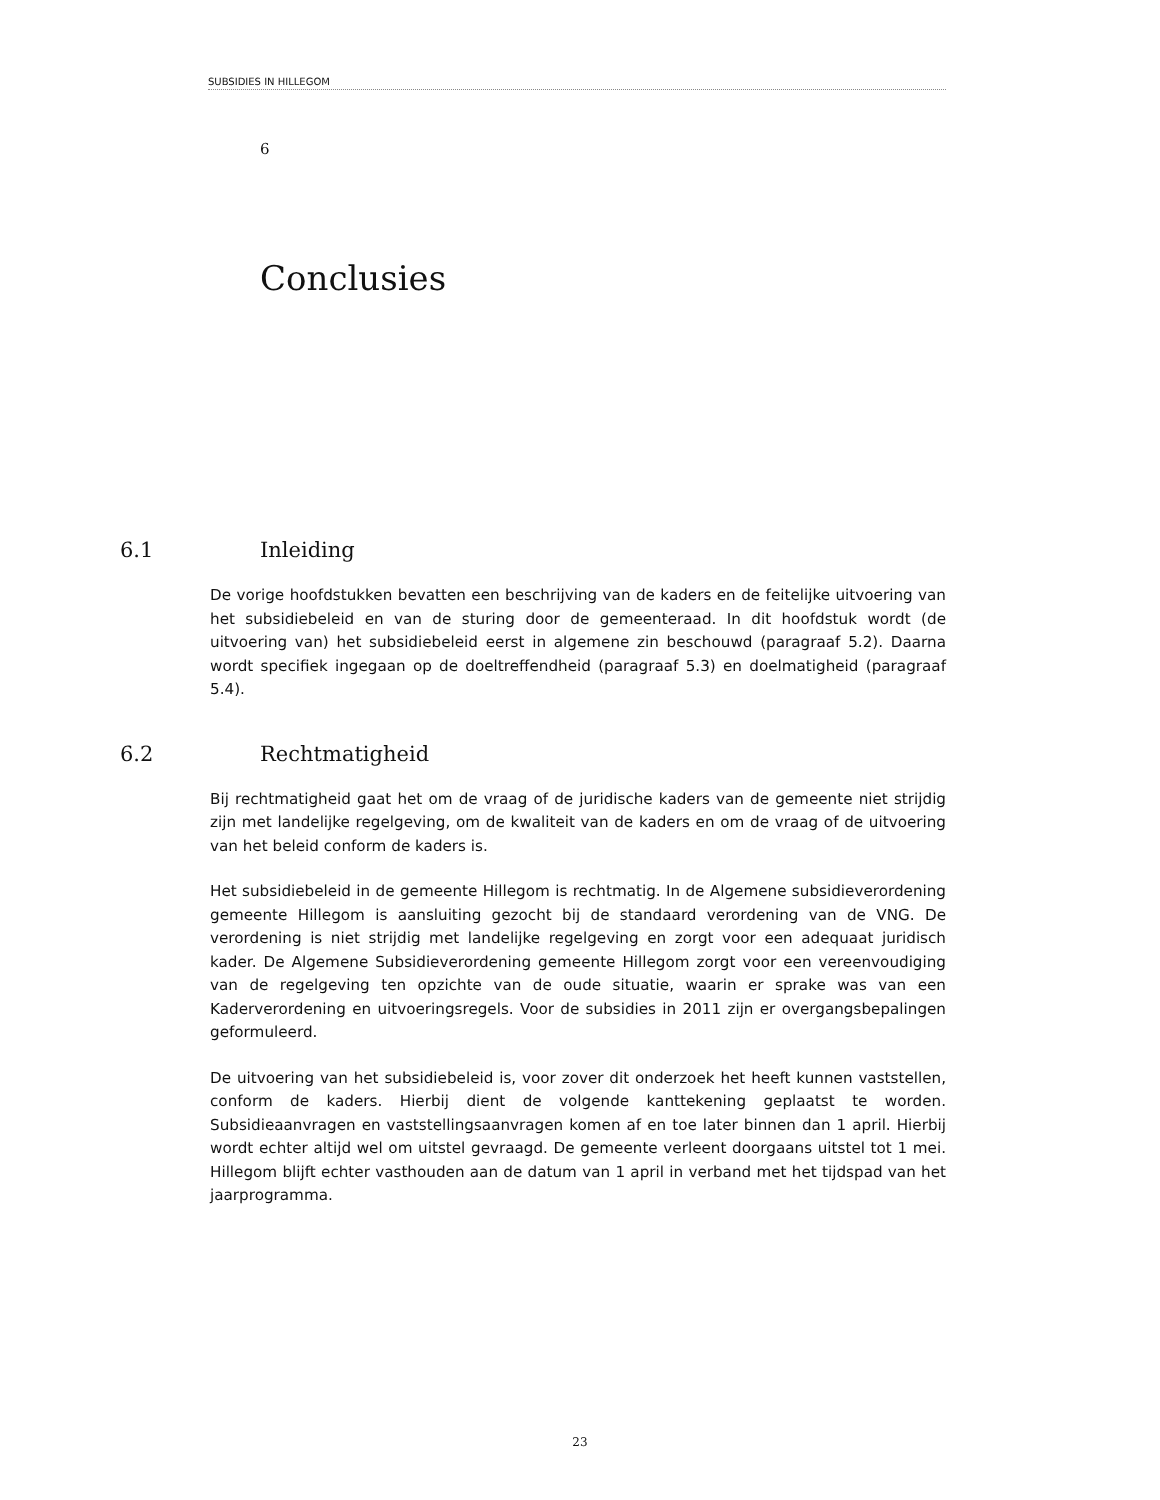SUBSIDIES IN HILLEGOM
6
Conclusies
6.1 Inleiding
De vorige hoofdstukken bevatten een beschrijving van de kaders en de feitelijke uitvoering van het subsidiebeleid en van de sturing door de gemeenteraad. In dit hoofdstuk wordt (de uitvoering van) het subsidiebeleid eerst in algemene zin beschouwd (paragraaf 5.2). Daarna wordt specifiek ingegaan op de doeltreffendheid (paragraaf 5.3) en doelmatigheid (paragraaf 5.4).
6.2 Rechtmatigheid
Bij rechtmatigheid gaat het om de vraag of de juridische kaders van de gemeente niet strijdig zijn met landelijke regelgeving, om de kwaliteit van de kaders en om de vraag of de uitvoering van het beleid conform de kaders is.
Het subsidiebeleid in de gemeente Hillegom is rechtmatig. In de Algemene subsidieverordening gemeente Hillegom is aansluiting gezocht bij de standaard verordening van de VNG. De verordening is niet strijdig met landelijke regelgeving en zorgt voor een adequaat juridisch kader. De Algemene Subsidieverordening gemeente Hillegom zorgt voor een vereenvoudiging van de regelgeving ten opzichte van de oude situatie, waarin er sprake was van een Kaderverordening en uitvoeringsregels. Voor de subsidies in 2011 zijn er overgangsbepalingen geformuleerd.
De uitvoering van het subsidiebeleid is, voor zover dit onderzoek het heeft kunnen vaststellen, conform de kaders. Hierbij dient de volgende kanttekening geplaatst te worden. Subsidieaanvragen en vaststellingsaanvragen komen af en toe later binnen dan 1 april. Hierbij wordt echter altijd wel om uitstel gevraagd. De gemeente verleent doorgaans uitstel tot 1 mei. Hillegom blijft echter vasthouden aan de datum van 1 april in verband met het tijdspad van het jaarprogramma.
23